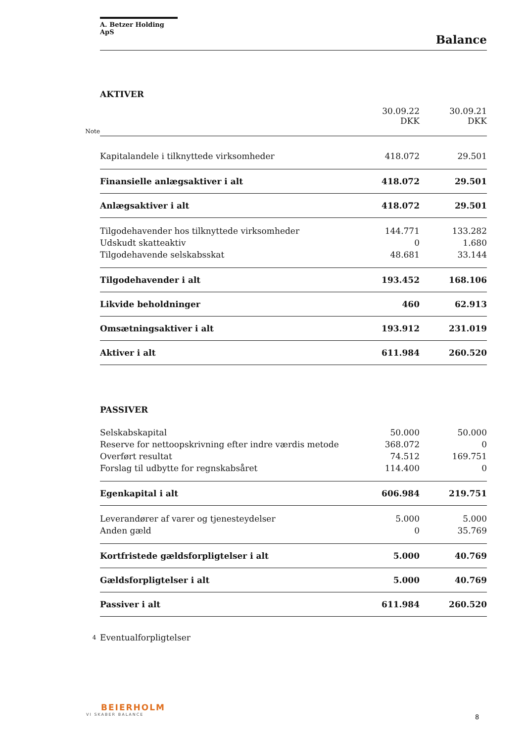A. Betzer Holding ApS
Balance
AKTIVER
| | | 30.09.22 DKK | 30.09.21 DKK |
| Note | | | |
| | Kapitalandele i tilknyttede virksomheder | 418.072 | 29.501 |
| | Finansielle anlægsaktiver i alt | 418.072 | 29.501 |
| | Anlægsaktiver i alt | 418.072 | 29.501 |
| | Tilgodehavender hos tilknyttede virksomheder | 144.771 | 133.282 |
| | Udskudt skatteaktiv | 0 | 1.680 |
| | Tilgodehavende selskabsskat | 48.681 | 33.144 |
| | Tilgodehavender i alt | 193.452 | 168.106 |
| | Likvide beholdninger | 460 | 62.913 |
| | Omsætningsaktiver i alt | 193.912 | 231.019 |
| | Aktiver i alt | 611.984 | 260.520 |
PASSIVER
| | Selskabskapital | 50.000 | 50.000 |
| | Reserve for nettoopskrivning efter indre værdis metode | 368.072 | 0 |
| | Overført resultat | 74.512 | 169.751 |
| | Forslag til udbytte for regnskabsåret | 114.400 | 0 |
| | Egenkapital i alt | 606.984 | 219.751 |
| | Leverandører af varer og tjenesteydelser | 5.000 | 5.000 |
| | Anden gæld | 0 | 35.769 |
| | Kortfristede gældsforpligtelser i alt | 5.000 | 40.769 |
| | Gældsforpligtelser i alt | 5.000 | 40.769 |
| | Passiver i alt | 611.984 | 260.520 |
| 4 | Eventualforpligtelser | | |
BEIERHOLM
VI SKABER BALANCE
8